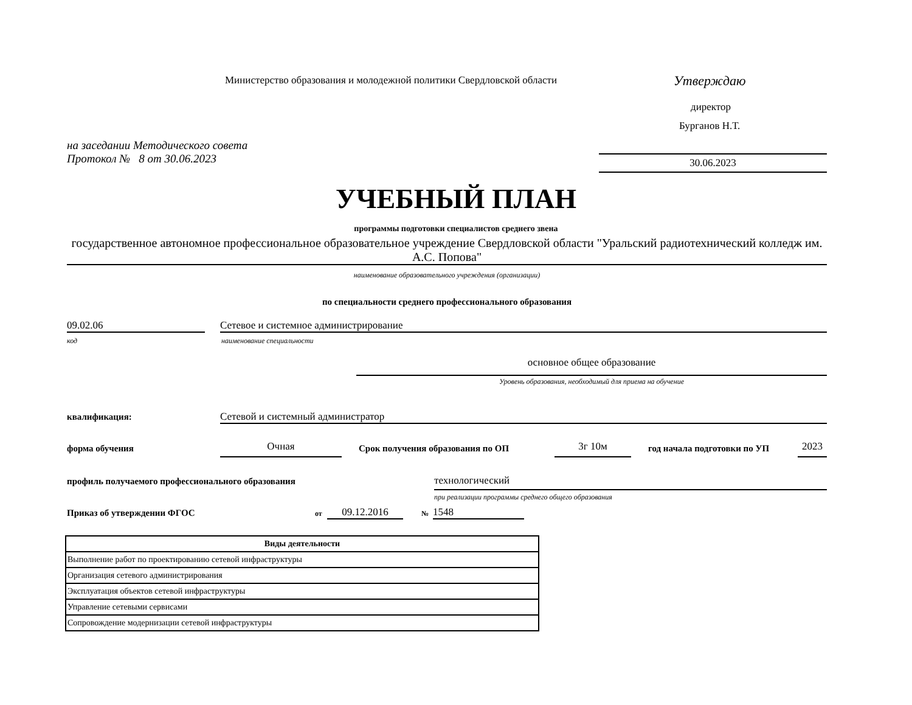Министерство образования и молодежной политики Свердловской области
Утверждаю
директор
Бурганов Н.Т.
на заседании Методического совета
Протокол № 8 от 30.06.2023
30.06.2023
УЧЕБНЫЙ ПЛАН
программы подготовки специалистов среднего звена
государственное автономное профессиональное образовательное учреждение Свердловской области "Уральский радиотехнический колледж им. А.С. Попова"
наименование образовательного учреждения (организации)
по специальности среднего профессионального образования
09.02.06 Сетевое и системное администрирование
код наименование специальности
основное общее образование
Уровень образования, необходимый для приема на обучение
квалификация: Сетевой и системный администратор
форма обучения Очная
Срок получения образования по ОП
3г 10м год начала подготовки по УП 2023
профиль получаемого профессионального образования
технологический
при реализации программы среднего общего образования
Приказ об утверждении ФГОС от 09.12.2016 № 1548
| Виды деятельности |
| --- |
| Выполнение работ по проектированию сетевой инфраструктуры |
| Организация сетевого администрирования |
| Эксплуатация объектов сетевой инфраструктуры |
| Управление сетевыми сервисами |
| Сопровождение модернизации сетевой инфраструктуры |